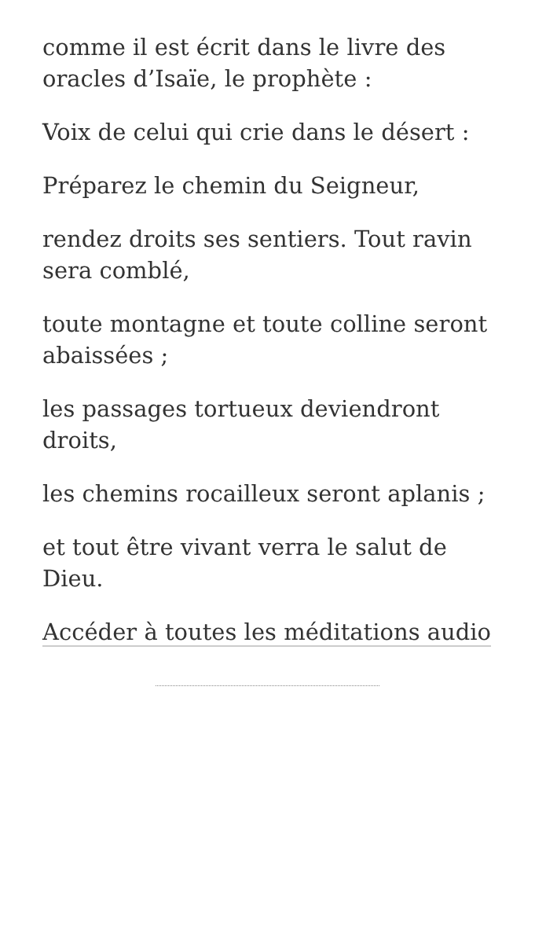comme il est écrit dans le livre des oracles d’Isaïe, le prophète :
Voix de celui qui crie dans le désert :
Préparez le chemin du Seigneur,
rendez droits ses sentiers. Tout ravin sera comblé,
toute montagne et toute colline seront abaissées ;
les passages tortueux deviendront droits,
les chemins rocailleux seront aplanis ;
et tout être vivant verra le salut de Dieu.
Accéder à toutes les méditations audio